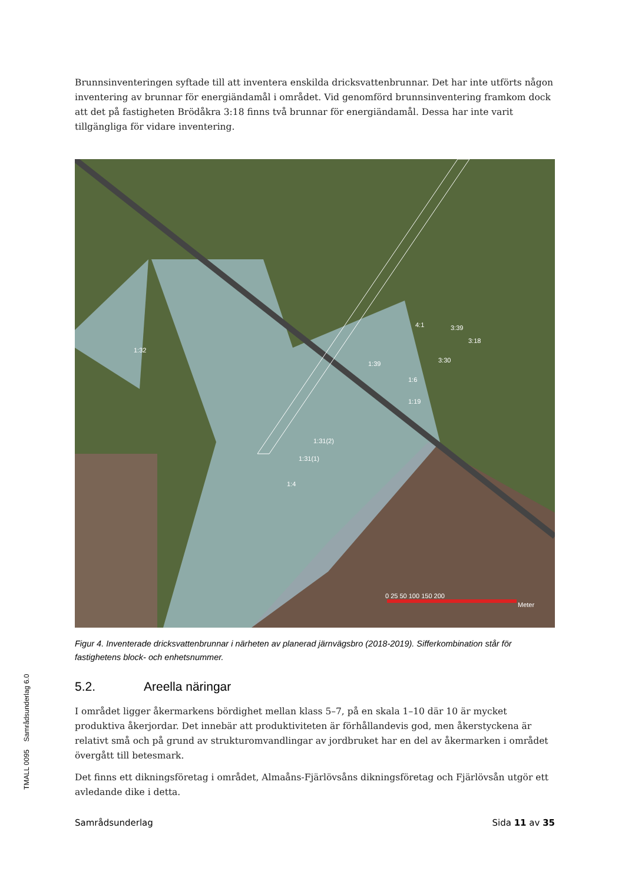TMALL 0095 Samrådsunderlag 6.0
Brunnsinventeringen syftade till att inventera enskilda dricksvattenbrunnar. Det har inte utförts någon inventering av brunnar för energiändamål i området. Vid genomförd brunnsinventering framkom dock att det på fastigheten Brödåkra 3:18 finns två brunnar för energiändamål. Dessa har inte varit tillgängliga för vidare inventering.
1:32
4:1 3:39
3:18
3:30 1:39
1:6
1:19
1:31(2)
1:31(1)
1:4
0 25 50 100 150 200
Meter
Figur 4. Inventerade dricksvattenbrunnar i närheten av planerad järnvägsbro (2018-2019). Sifferkombination står för fastighetens block- och enhetsnummer.
5.2. Areella näringar
I området ligger åkermarkens bördighet mellan klass 5–7, på en skala 1–10 där 10 är mycket produktiva åkerjordar. Det innebär att produktiviteten är förhållandevis god, men åkerstyckena är relativt små och på grund av strukturomvandlingar av jordbruket har en del av åkermarken i området övergått till betesmark.
Det finns ett dikningsföretag i området, Almaåns-Fjärlövsåns dikningsföretag och Fjärlövsån utgör ett avledande dike i detta.
Samrådsunderlag Sida 11 av 35